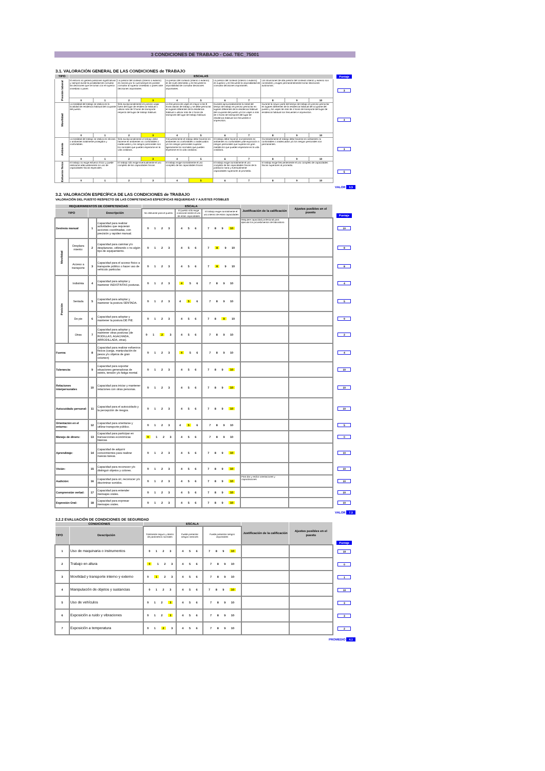3 CONDICIONES DE TRABAJO - Cód. TEC_75001
3.1. VALORACIÓN GENERAL DE LAS CONDICIONES de TRABAJO
| TIPO | ESCALAS | | | | | | | | | | | Puntaje |
| Presión laboral | El entorno no genera presiones significativas y siempre existe la posibilidad de consultar las decisiones que se toman con el superior inmediato o pares | | La presion del contexto (interno o externo) es minima por lo cual siempre es posible consultar al superior inmediato o pares ante decisiones importantes. | | La presion del contexto (interno o externo) es de nivel intermedio y es frecuente la imposibilidad de consultar decisiones importantes. | | La presion del contexto (interno o externo) es superior y es frecuente la imposibilidad de consultar decisiones importantes. | | Las situaciones de alta presión del contexto interno y externo son constantes y exigen permanentemente tomar decisiones autónomas. | | | 3 |
| | 0 | 1 | 2 | 3 | 4 | 5 | 6 | 7 | 8 | 9 | 10 | |
| Movilidad | La totalidad del trabajo se realiza en la localidad de residencia habitual del ocupante del puesto. | | Sólo excepcionalmente es preciso viajar fuera del lugar de residencia habitual o utilizar más de 3 horas de transporte respecto del lugar de trabajo habitual. | | La frecuencia de viajes es mayor a las 8 horas diarias de trabajo y se debe pernoctar en lugares diferentes de la residencia habitual o utilizar más de 4 horas de transporte del lugar de trabajo habitual. | | Durante aproximadamente la mitad del tiempo de trabajo es preciso pernoctar en lugares diferentes de la residencia habitual del ocupante del puesto y/o los viajes a más de 4 horas de transporte del lugar de residencia habitual son frecuentes e imprevistos. | | Durante la mayor parte del tiempo de trabajo es preciso pernoctar en lugares diferentes de la residencia habitual del ocupante del puesto y los viajes de más de 4 horas de transporte del lugar de residencia habitual son frecuentes e imprevistos. | | | 3 |
| | 0 | 1 | 2 | 3 | 4 | 5 | 6 | 7 | 8 | 9 | 10 | |
| Ambiente | La totalidad del trabajo se realiza en oficinas o ambientes totalmente protegidos y confortables. | | Sólo excepcionalmente el trabajo debe hacerse en ambientes no confortables o inadecuados y los riesgos personales son los normales que pueden esperarse en la vida cotidiana. | | Frecuentemente el trabajo debe hacerse en ambientes no confortables o inadecuados y/o los riesgos personales superan ligeramente los normales que pueden esperarse en la vida cotidiana. | | El trabajo debe hacerse normalmente en ambientes no confortables y/de exposición a riesgos personales que superan en gran medida los que pueden esperarse en la vida cotidiana. | | Constantemente el trabajo debe hacerse en ambientes no confortables o inadecuados y/o los riesgos personales son permanentes. | | | 3 |
| | 0 | 1 | 2 | 3 | 4 | 5 | 6 | 7 | 8 | 9 | 10 | |
| Esfuerzo físico | El trabajo no exige esfuerzo físico y puede realizarse adecuadamente sin uso de capacidades físicas especiales. | | El trabajo sólo exige eventualmente el uso completo de las capacidades físicas | | El trabajo exige normalmente el uso completo de las capacidades físicas | | El trabajo exige normalmente el uso completo de las capacidades físicas de la población sana y eventualmente capacidades superiores al promedio. | | El trabajo exige frecuentemente el uso completo de capacidades físicas superiores al promedio. | | | 5 |
| | 0 | 1 | 2 | 3 | 4 | 5 | 6 | 7 | 8 | 9 | 10 | |
VALOR 3,5
3.2. VALORACIÓN ESPECÍFICA DE LAS CONDICIONES de TRABAJO
VALORACIÓN DEL PUESTO RESPECTO DE LAS COMPETENCIAS ESPECÍFICAS REQUERIDAS Y AJUSTES POSIBLES
| REQUERIMIENTOS DE COMPETENCIAS | | | | ESCALA | | | Justificación de la calificación | Ajustes posibles en el puesto | Puntaje |
| TIPO | | Descripción | | No relevante para el puesto | El puesto sólo exige ocasional-mente el uso de estas capacidades | El trabajo exige normalmente el uso intenso de estas capacidades | | | |
| Destreza manual | | 1 | Capacidad para realizar actividades que requieran acciones coordinadas, con precisión y rapidez manual. | 0 1 2 3 | 4 5 6 | 7 8 9 10 | Requiere capacidad profesional para ejecutar los procedimientos de laboratorio | | 10 |
| Movilidad | Desplaza miento: | 2 | Capacidad para caminar y/o desplazarse, utilizando o no algún tipo de equipamiento. | 0 1 2 3 | 4 5 6 | 7 8 9 10 | | | 8 |
| | Acceso a transporte | 3 | Capacidad para el acceso físico a transporte público o hacer uso de vehículo particular. | 0 1 2 3 | 4 5 6 | 7 8 9 10 | | | 8 |
| Posición | Indistinta | 4 | Capacidad para adoptar y mantener INDISTINTAS posturas. | 0 1 2 3 | 4 5 6 | 7 8 9 10 | | | 4 |
| | Sentada | 5 | Capacidad para adoptar y mantener la postura SENTADA. | 0 1 2 3 | 4 5 6 | 7 8 9 10 | | | 5 |
| | De pie | 6 | Capacidad para adoptar y mantener la postura DE PIE. | 0 1 2 3 | 4 5 6 | 7 8 9 10 | | | 9 |
| | Otras | 7 | Capacidad para adoptar y mantener otras posturas (de RODILLAS, AGACHADA, ARRODILLADA, otras). | 0 1 2 3 | 4 5 6 | 7 8 9 10 | | | 2 |
| Fuerza: | | 8 | Capacidad para realizar esfuerzos físicos (carga, manipulación de pesos y/u objetos de gran volumen) | 0 1 2 3 | 4 5 6 | 7 8 9 10 | | | 4 |
| Tolerancia: | | 9 | Capacidad para soportar situaciones generadoras de estrés, tensión y/o fatiga mental. | 0 1 2 3 | 4 5 6 | 7 8 9 10 | | | 10 |
| Relaciones interpersonales | | 10 | Capacidad para iniciar y mantener relaciones con otras personas. | 0 1 2 3 | 4 5 6 | 7 8 9 10 | | | 10 |
| Autocuidado personal: | | 11 | Capacidad para el autocuidado y la percepción de riesgos. | 0 1 2 3 | 4 5 6 | 7 8 9 10 | | | 10 |
| Orientación en el entorno: | | 12 | Capacidad para orientarse y utilizar transporte público. | 0 1 2 3 | 4 5 6 | 7 8 9 10 | | | 5 |
| Manejo de dinero: | | 13 | Capacidad para participar en transacciones económicas básicas. | 0 1 2 3 | 4 5 6 | 7 8 9 10 | | | 0 |
| Aprendizaje: | | 14 | Capacidad de adquirir conocimientos para realizar nuevas tareas. | 0 1 2 3 | 4 5 6 | 7 8 9 10 | | | 10 |
| Visión: | | 15 | Capacidad para reconocer y/o distinguir objetos y colores. | 0 1 2 3 | 4 5 6 | 7 8 9 10 | | | 10 |
| Audición: | | 16 | Capacidad para oír, reconocer y/o discriminar sonidos. | 0 1 2 3 | 4 5 6 | 7 8 9 10 | Para dar y recibir orientaciones y capacitaciones | | 10 |
| Comprensión verbal: | | 17 | Capacidad para entender mensajes orales. | 0 1 2 3 | 4 5 6 | 7 8 9 10 | | | 10 |
| Expresión Oral: | | 18 | Capacidad para expresar mensajes orales. | 0 1 2 3 | 4 5 6 | 7 8 9 10 | | | 10 |
VALOR 7,5
3.2.2 EVALUACIÓN DE CONDICIONES DE SEGURIDAD
| CONDICIONES | | ESCALA | | | Justificación de la calificación | Ajustes posibles en el puesto | Puntaje |
| TIPO | Descripción | Totalmente seguro y dentro de parámetros normales | Puede presentar riesgos menores | Puede presentar riesgos importantes | | | |
| 1 | Uso de maquinaria o instrumentos | 0 1 2 3 | 4 5 6 | 7 8 9 10 | | | 10 |
| 2 | Trabajo en altura | 0 1 2 3 | 4 5 6 | 7 8 9 10 | | | 0 |
| 3 | Movilidad y transporte interno y externo | 0 1 2 3 | 4 5 6 | 7 8 9 10 | | | 1 |
| 4 | Manipulación de objetos y sustancias | 0 1 2 3 | 4 5 6 | 7 8 9 10 | | | 10 |
| 5 | Uso de vehículos | 0 1 2 3 | 4 5 6 | 7 8 9 10 | | | 3 |
| 6 | Exposición a ruido y vibraciones | 0 1 2 3 | 4 5 6 | 7 8 9 10 | | | 3 |
| 7 | Exposición a temperatura | 0 1 2 3 | 4 5 6 | 7 8 9 10 | | | 2 |
PROMEDIO 4,1